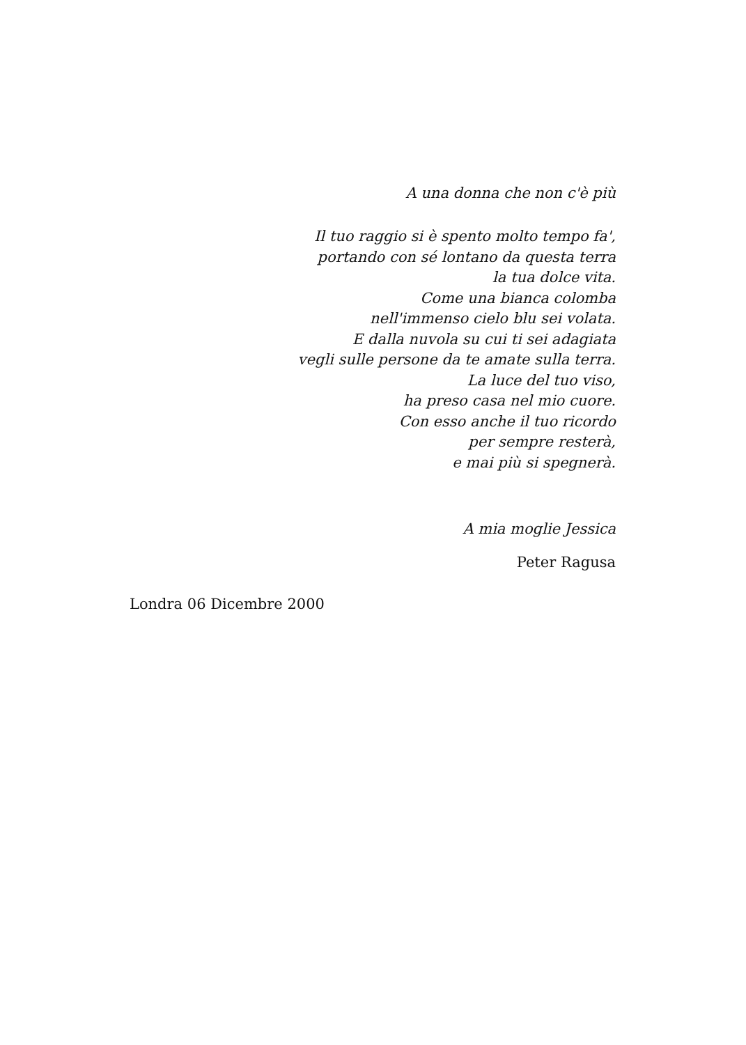A una donna che non c'è più
Il tuo raggio si è spento molto tempo fa',
portando con sé lontano da questa terra
la tua dolce vita.
Come una bianca colomba
nell'immenso cielo blu sei volata.
E dalla nuvola su cui ti sei adagiata
vegli sulle persone da te amate sulla terra.
La luce del tuo viso,
ha preso casa nel mio cuore.
Con esso anche il tuo ricordo
per sempre resterà,
e mai più si spegnerà.
A mia moglie Jessica
Peter Ragusa
Londra 06 Dicembre 2000